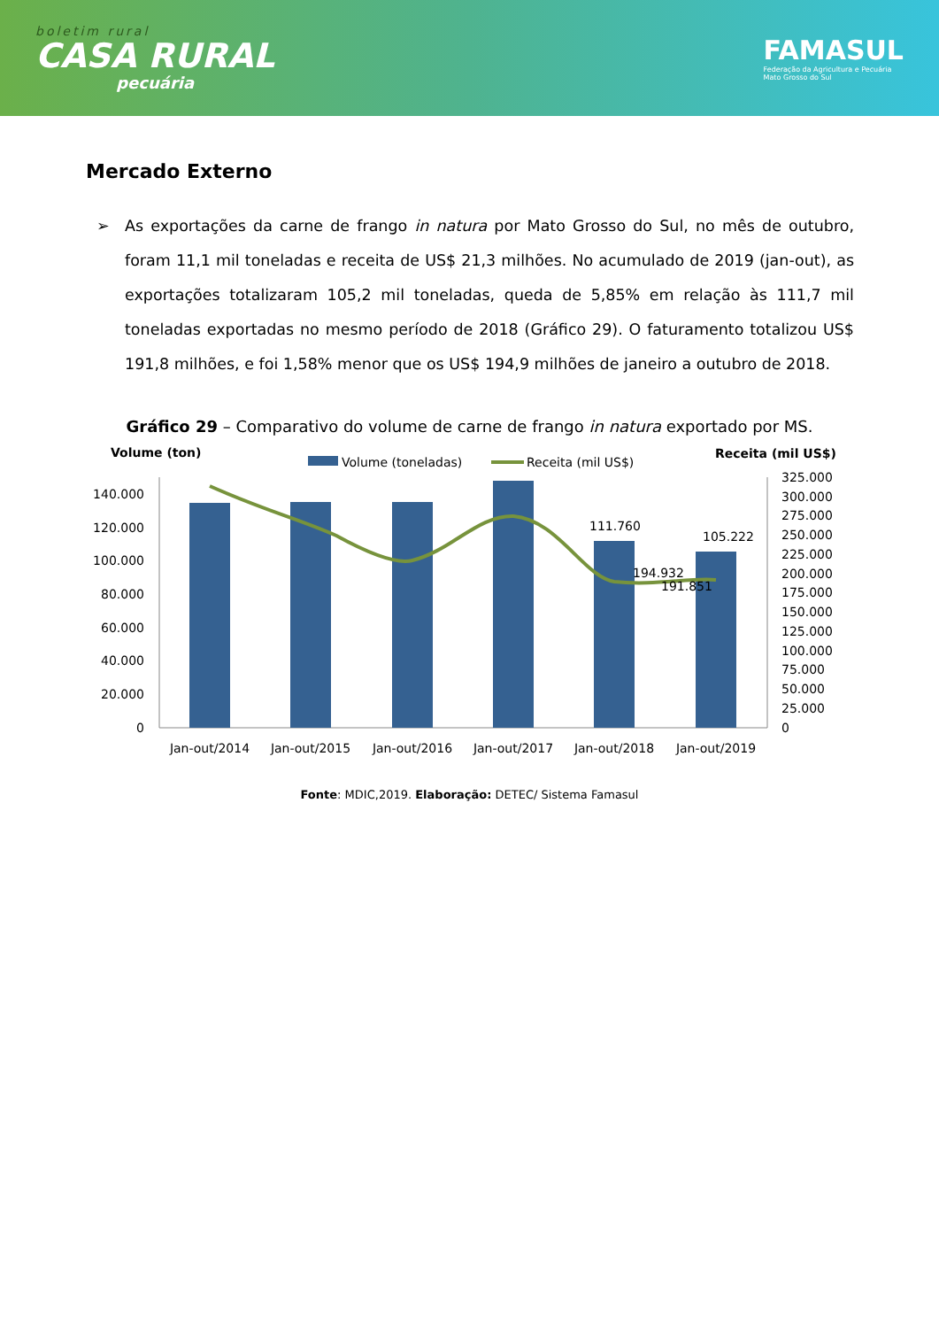boletim rural
CASA RURAL
pecuária
FAMASUL
Federação da Agricultura e Pecuária
Mato Grosso do Sul
Mercado Externo
➢ As exportações da carne de frango in natura por Mato Grosso do Sul, no mês de outubro, foram 11,1 mil toneladas e receita de US$ 21,3 milhões. No acumulado de 2019 (jan-out), as exportações totalizaram 105,2 mil toneladas, queda de 5,85% em relação às 111,7 mil toneladas exportadas no mesmo período de 2018 (Gráfico 29). O faturamento totalizou US$ 191,8 milhões, e foi 1,58% menor que os US$ 194,9 milhões de janeiro a outubro de 2018.
Gráfico 29 – Comparativo do volume de carne de frango in natura exportado por MS.
Volume (ton)
Receita (mil US$)
Volume (toneladas)
Receita (mil US$)
0
20.000
40.000
60.000
80.000
100.000
120.000
140.000
0
25.000
50.000
75.000
100.000
125.000
150.000
175.000
200.000
225.000
250.000
275.000
300.000
325.000
111.760
105.222
194.932
191.851
Jan-out/2014
Jan-out/2015
Jan-out/2016
Jan-out/2017
Jan-out/2018
Jan-out/2019
Fonte: MDIC,2019. Elaboração: DETEC/ Sistema Famasul